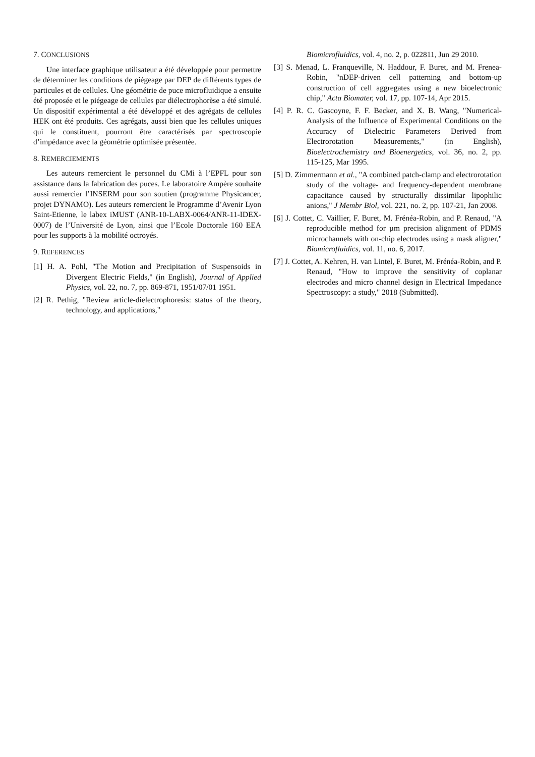7. CONCLUSIONS
Une interface graphique utilisateur a été développée pour permettre de déterminer les conditions de piégeage par DEP de différents types de particules et de cellules. Une géométrie de puce microfluidique a ensuite été proposée et le piégeage de cellules par diélectrophorèse a été simulé. Un dispositif expérimental a été développé et des agrégats de cellules HEK ont été produits. Ces agrégats, aussi bien que les cellules uniques qui le constituent, pourront être caractérisés par spectroscopie d’impédance avec la géométrie optimisée présentée.
8. REMERCIEMENTS
Les auteurs remercient le personnel du CMi à l’EPFL pour son assistance dans la fabrication des puces. Le laboratoire Ampère souhaite aussi remercier l’INSERM pour son soutien (programme Physicancer, projet DYNAMO). Les auteurs remercient le Programme d’Avenir Lyon Saint-Etienne, le labex iMUST (ANR-10-LABX-0064/ANR-11-IDEX-0007) de l’Université de Lyon, ainsi que l’Ecole Doctorale 160 EEA pour les supports à la mobilité octroyés.
9. REFERENCES
[1] H. A. Pohl, "The Motion and Precipitation of Suspensoids in Divergent Electric Fields," (in English), Journal of Applied Physics, vol. 22, no. 7, pp. 869-871, 1951/07/01 1951.
[2] R. Pethig, "Review article-dielectrophoresis: status of the theory, technology, and applications,"
Biomicrofluidics, vol. 4, no. 2, p. 022811, Jun 29 2010.
[3] S. Menad, L. Franqueville, N. Haddour, F. Buret, and M. Frenea-Robin, "nDEP-driven cell patterning and bottom-up construction of cell aggregates using a new bioelectronic chip," Acta Biomater, vol. 17, pp. 107-14, Apr 2015.
[4] P. R. C. Gascoyne, F. F. Becker, and X. B. Wang, "Numerical-Analysis of the Influence of Experimental Conditions on the Accuracy of Dielectric Parameters Derived from Electrorotation Measurements," (in English), Bioelectrochemistry and Bioenergetics, vol. 36, no. 2, pp. 115-125, Mar 1995.
[5] D. Zimmermann et al., "A combined patch-clamp and electrorotation study of the voltage- and frequency-dependent membrane capacitance caused by structurally dissimilar lipophilic anions," J Membr Biol, vol. 221, no. 2, pp. 107-21, Jan 2008.
[6] J. Cottet, C. Vaillier, F. Buret, M. Frénéa-Robin, and P. Renaud, "A reproducible method for µm precision alignment of PDMS microchannels with on-chip electrodes using a mask aligner," Biomicrofluidics, vol. 11, no. 6, 2017.
[7] J. Cottet, A. Kehren, H. van Lintel, F. Buret, M. Frénéa-Robin, and P. Renaud, "How to improve the sensitivity of coplanar electrodes and micro channel design in Electrical Impedance Spectroscopy: a study," 2018 (Submitted).